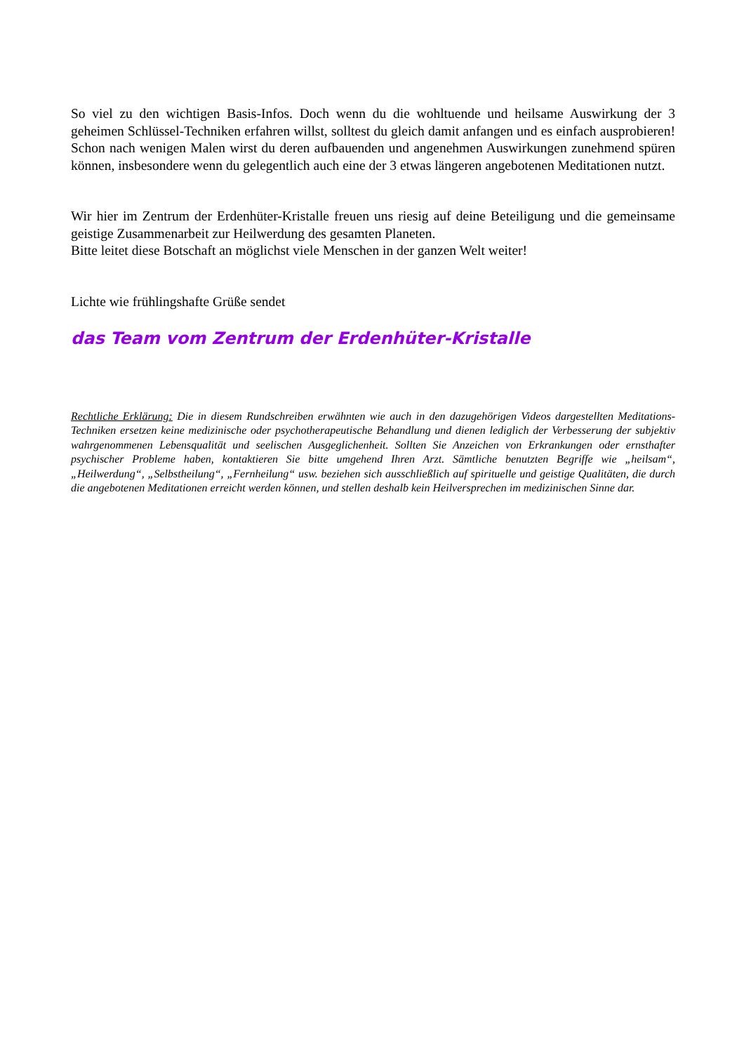So viel zu den wichtigen Basis-Infos. Doch wenn du die wohltuende und heilsame Auswirkung der 3 geheimen Schlüssel-Techniken erfahren willst, solltest du gleich damit anfangen und es einfach ausprobieren! Schon nach wenigen Malen wirst du deren aufbauenden und angenehmen Auswirkungen zunehmend spüren können, insbesondere wenn du gelegentlich auch eine der 3 etwas längeren angebotenen Meditationen nutzt.
Wir hier im Zentrum der Erdenhüter-Kristalle freuen uns riesig auf deine Beteiligung und die gemeinsame geistige Zusammenarbeit zur Heilwerdung des gesamten Planeten.
Bitte leitet diese Botschaft an möglichst viele Menschen in der ganzen Welt weiter!
Lichte wie frühlingshafte Grüße sendet
das Team vom Zentrum der Erdenhüter-Kristalle
Rechtliche Erklärung: Die in diesem Rundschreiben erwähnten wie auch in den dazugehörigen Videos dargestellten Meditations-Techniken ersetzen keine medizinische oder psychotherapeutische Behandlung und dienen lediglich der Verbesserung der subjektiv wahrgenommenen Lebensqualität und seelischen Ausgeglichenheit. Sollten Sie Anzeichen von Erkrankungen oder ernsthafter psychischer Probleme haben, kontaktieren Sie bitte umgehend Ihren Arzt. Sämtliche benutzten Begriffe wie „heilsam“, „Heilwerdung“, „Selbstheilung“, „Fernheilung“ usw. beziehen sich ausschließlich auf spirituelle und geistige Qualitäten, die durch die angebotenen Meditationen erreicht werden können, und stellen deshalb kein Heilversprechen im medizinischen Sinne dar.